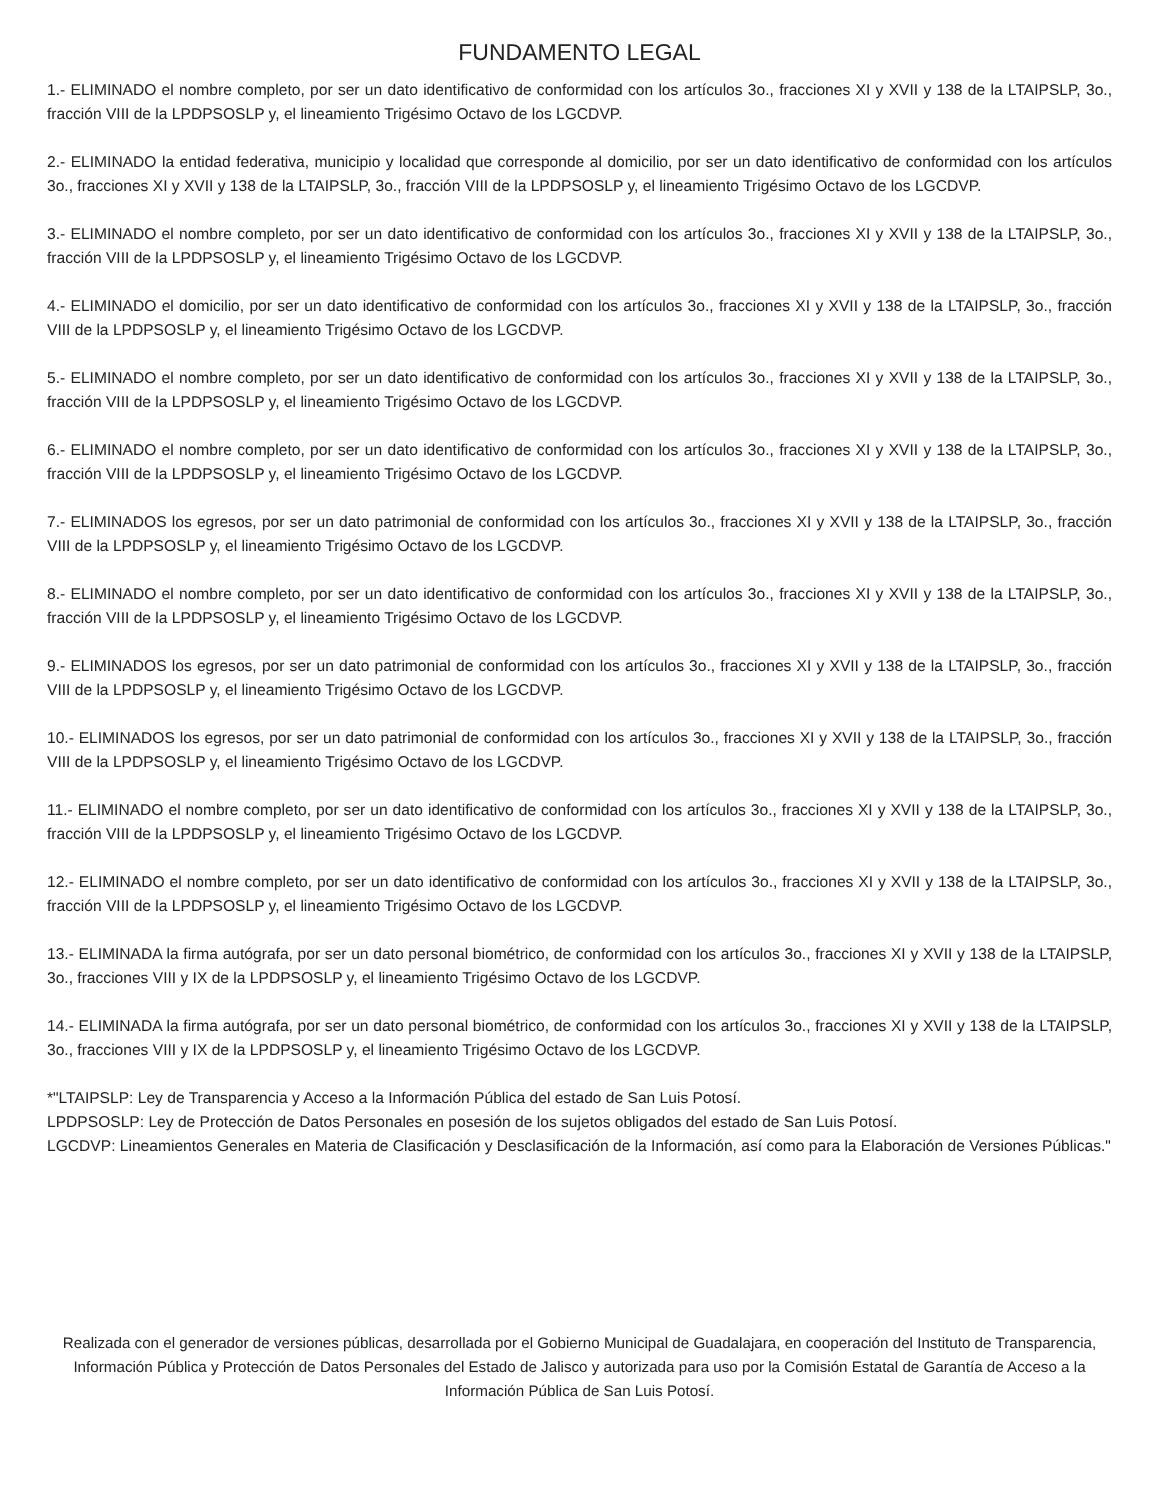FUNDAMENTO LEGAL
1.- ELIMINADO el nombre completo, por ser un dato identificativo de conformidad con los artículos 3o., fracciones XI y XVII y 138 de la LTAIPSLP, 3o., fracción VIII de la LPDPSOSLP y, el lineamiento Trigésimo Octavo de los LGCDVP.
2.- ELIMINADO la entidad federativa, municipio y localidad que corresponde al domicilio, por ser un dato identificativo de conformidad con los artículos 3o., fracciones XI y XVII y 138 de la LTAIPSLP, 3o., fracción VIII de la LPDPSOSLP y, el lineamiento Trigésimo Octavo de los LGCDVP.
3.- ELIMINADO el nombre completo, por ser un dato identificativo de conformidad con los artículos 3o., fracciones XI y XVII y 138 de la LTAIPSLP, 3o., fracción VIII de la LPDPSOSLP y, el lineamiento Trigésimo Octavo de los LGCDVP.
4.- ELIMINADO el domicilio, por ser un dato identificativo de conformidad con los artículos 3o., fracciones XI y XVII y 138 de la LTAIPSLP, 3o., fracción VIII de la LPDPSOSLP y, el lineamiento Trigésimo Octavo de los LGCDVP.
5.- ELIMINADO el nombre completo, por ser un dato identificativo de conformidad con los artículos 3o., fracciones XI y XVII y 138 de la LTAIPSLP, 3o., fracción VIII de la LPDPSOSLP y, el lineamiento Trigésimo Octavo de los LGCDVP.
6.- ELIMINADO el nombre completo, por ser un dato identificativo de conformidad con los artículos 3o., fracciones XI y XVII y 138 de la LTAIPSLP, 3o., fracción VIII de la LPDPSOSLP y, el lineamiento Trigésimo Octavo de los LGCDVP.
7.- ELIMINADOS los egresos, por ser un dato patrimonial de conformidad con los artículos 3o., fracciones XI y XVII y 138 de la LTAIPSLP, 3o., fracción VIII de la LPDPSOSLP y, el lineamiento Trigésimo Octavo de los LGCDVP.
8.- ELIMINADO el nombre completo, por ser un dato identificativo de conformidad con los artículos 3o., fracciones XI y XVII y 138 de la LTAIPSLP, 3o., fracción VIII de la LPDPSOSLP y, el lineamiento Trigésimo Octavo de los LGCDVP.
9.- ELIMINADOS los egresos, por ser un dato patrimonial de conformidad con los artículos 3o., fracciones XI y XVII y 138 de la LTAIPSLP, 3o., fracción VIII de la LPDPSOSLP y, el lineamiento Trigésimo Octavo de los LGCDVP.
10.- ELIMINADOS los egresos, por ser un dato patrimonial de conformidad con los artículos 3o., fracciones XI y XVII y 138 de la LTAIPSLP, 3o., fracción VIII de la LPDPSOSLP y, el lineamiento Trigésimo Octavo de los LGCDVP.
11.- ELIMINADO el nombre completo, por ser un dato identificativo de conformidad con los artículos 3o., fracciones XI y XVII y 138 de la LTAIPSLP, 3o., fracción VIII de la LPDPSOSLP y, el lineamiento Trigésimo Octavo de los LGCDVP.
12.- ELIMINADO el nombre completo, por ser un dato identificativo de conformidad con los artículos 3o., fracciones XI y XVII y 138 de la LTAIPSLP, 3o., fracción VIII de la LPDPSOSLP y, el lineamiento Trigésimo Octavo de los LGCDVP.
13.- ELIMINADA la firma autógrafa, por ser un dato personal biométrico, de conformidad con los artículos 3o., fracciones XI y XVII y 138 de la LTAIPSLP, 3o., fracciones VIII y IX de la LPDPSOSLP y, el lineamiento Trigésimo Octavo de los LGCDVP.
14.- ELIMINADA la firma autógrafa, por ser un dato personal biométrico, de conformidad con los artículos 3o., fracciones XI y XVII y 138 de la LTAIPSLP, 3o., fracciones VIII y IX de la LPDPSOSLP y, el lineamiento Trigésimo Octavo de los LGCDVP.
*"LTAIPSLP: Ley de Transparencia y Acceso a la Información Pública del estado de San Luis Potosí.
LPDPSOSLP: Ley de Protección de Datos Personales en posesión de los sujetos obligados del estado de San Luis Potosí.
LGCDVP: Lineamientos Generales en Materia de Clasificación y Desclasificación de la Información, así como para la Elaboración de Versiones Públicas."
Realizada con el generador de versiones públicas, desarrollada por el Gobierno Municipal de Guadalajara, en cooperación del Instituto de Transparencia, Información Pública y Protección de Datos Personales del Estado de Jalisco y autorizada para uso por la Comisión Estatal de Garantía de Acceso a la Información Pública de San Luis Potosí.